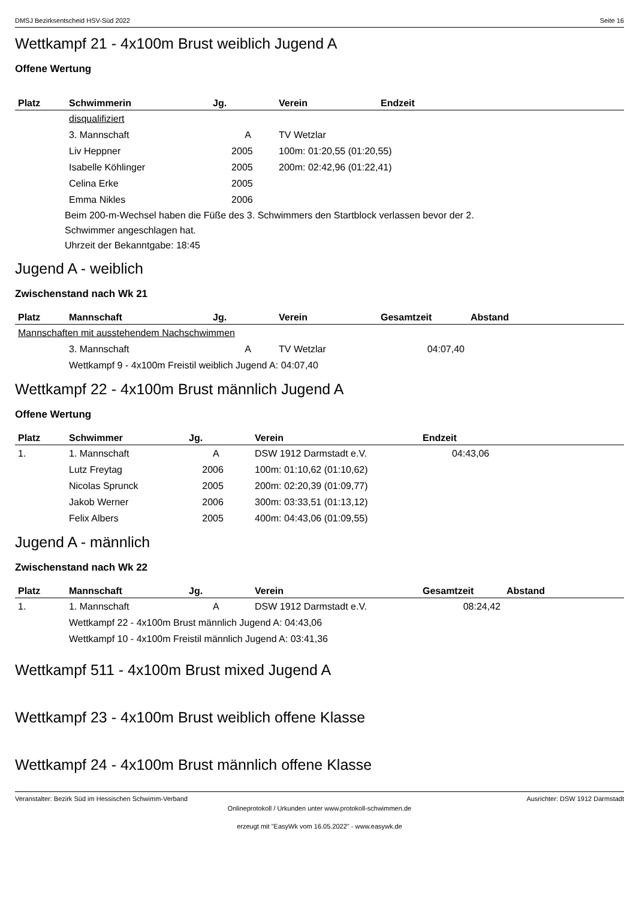DMSJ Bezirksentscheid HSV-Süd 2022 Seite 16
Wettkampf 21 - 4x100m Brust weiblich Jugend A
Offene Wertung
| Platz | Schwimmerin | Jg. | Verein | Endzeit |
| --- | --- | --- | --- | --- |
| | disqualifiziert | | | |
| | 3. Mannschaft | A | TV Wetzlar | |
| | Liv Heppner | 2005 | 100m: 01:20,55 (01:20,55) | |
| | Isabelle Köhlinger | 2005 | 200m: 02:42,96 (01:22,41) | |
| | Celina Erke | 2005 | | |
| | Emma Nikles | 2006 | | |
Beim 200-m-Wechsel haben die Füße des 3. Schwimmers den Startblock verlassen bevor der 2.
Schwimmer angeschlagen hat.
Uhrzeit der Bekanntgabe: 18:45
Jugend A - weiblich
Zwischenstand nach Wk 21
| Platz | Mannschaft | Jg. | Verein | Gesamtzeit | Abstand |
| --- | --- | --- | --- | --- | --- |
| Mannschaften mit ausstehendem Nachschwimmen | | | | | |
| | 3. Mannschaft | A | TV Wetzlar | 04:07,40 | |
| | Wettkampf 9 - 4x100m Freistil weiblich Jugend A: 04:07,40 | | | | |
Wettkampf 22 - 4x100m Brust männlich Jugend A
Offene Wertung
| Platz | Schwimmer | Jg. | Verein | Endzeit |
| --- | --- | --- | --- | --- |
| 1. | 1. Mannschaft | A | DSW 1912 Darmstadt e.V. | 04:43,06 |
| | Lutz Freytag | 2006 | 100m: 01:10,62 (01:10,62) | |
| | Nicolas Sprunck | 2005 | 200m: 02:20,39 (01:09,77) | |
| | Jakob Werner | 2006 | 300m: 03:33,51 (01:13,12) | |
| | Felix Albers | 2005 | 400m: 04:43,06 (01:09,55) | |
Jugend A - männlich
Zwischenstand nach Wk 22
| Platz | Mannschaft | Jg. | Verein | Gesamtzeit | Abstand |
| --- | --- | --- | --- | --- | --- |
| 1. | 1. Mannschaft | A | DSW 1912 Darmstadt e.V. | 08:24,42 | |
| | Wettkampf 22 - 4x100m Brust männlich Jugend A: 04:43,06 | | | | |
| | Wettkampf 10 - 4x100m Freistil männlich Jugend A: 03:41,36 | | | | |
Wettkampf 511 - 4x100m Brust mixed Jugend A
Wettkampf 23 - 4x100m Brust weiblich offene Klasse
Wettkampf 24 - 4x100m Brust männlich offene Klasse
Veranstalter: Bezirk Süd im Hessischen Schwimm-Verband Ausrichter: DSW 1912 Darmstadt
Onlineprotokoll / Urkunden unter www.protokoll-schwimmen.de
erzeugt mit "EasyWk vom 16.05.2022" - www.easywk.de